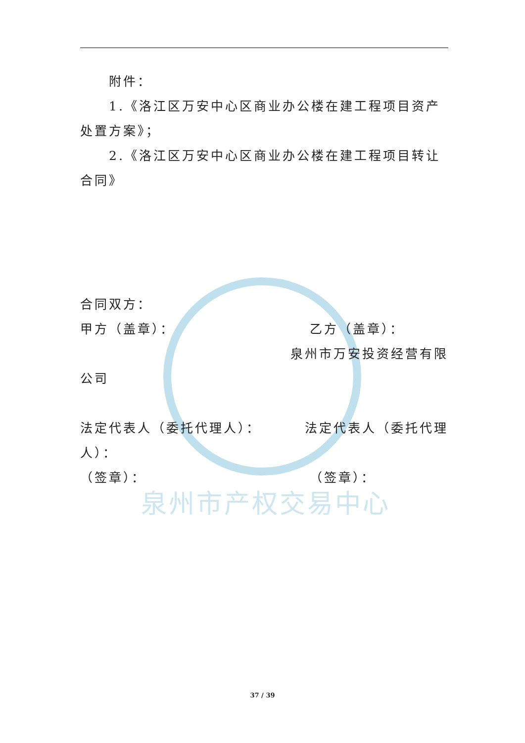泉州市产权交易中心
附件：
1.《洛江区万安中心区商业办公楼在建工程项目资产处置方案》；
2.《洛江区万安中心区商业办公楼在建工程项目转让合同》
合同双方：
甲方（盖章）： 乙方（盖章）：
泉州市万安投资经营有限
公司
法定代表人（委托代理人）： 法定代表人（委托代理
人）：
（签章）： （签章）：
37 / 39